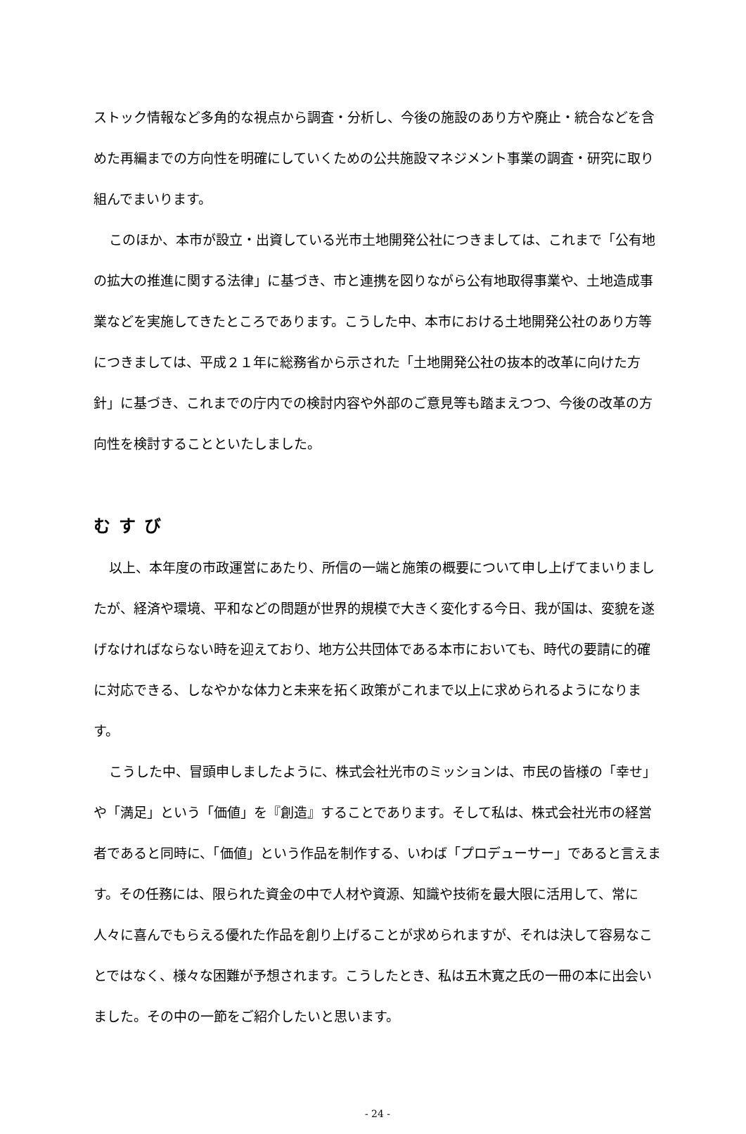ストック情報など多角的な視点から調査・分析し、今後の施設のあり方や廃止・統合などを含めた再編までの方向性を明確にしていくための公共施設マネジメント事業の調査・研究に取り組んでまいります。
このほか、本市が設立・出資している光市土地開発公社につきましては、これまで「公有地の拡大の推進に関する法律」に基づき、市と連携を図りながら公有地取得事業や、土地造成事業などを実施してきたところであります。こうした中、本市における土地開発公社のあり方等につきましては、平成２１年に総務省から示された「土地開発公社の抜本的改革に向けた方針」に基づき、これまでの庁内での検討内容や外部のご意見等も踏まえつつ、今後の改革の方向性を検討することといたしました。
むすび
以上、本年度の市政運営にあたり、所信の一端と施策の概要について申し上げてまいりましたが、経済や環境、平和などの問題が世界的規模で大きく変化する今日、我が国は、変貌を遂げなければならない時を迎えており、地方公共団体である本市においても、時代の要請に的確に対応できる、しなやかな体力と未来を拓く政策がこれまで以上に求められるようになります。
こうした中、冒頭申しましたように、株式会社光市のミッションは、市民の皆様の「幸せ」や「満足」という「価値」を『創造』することであります。そして私は、株式会社光市の経営者であると同時に、「価値」という作品を制作する、いわば「プロデューサー」であると言えます。その任務には、限られた資金の中で人材や資源、知識や技術を最大限に活用して、常に人々に喜んでもらえる優れた作品を創り上げることが求められますが、それは決して容易なことではなく、様々な困難が予想されます。こうしたとき、私は五木寛之氏の一冊の本に出会いました。その中の一節をご紹介したいと思います。
- 24 -